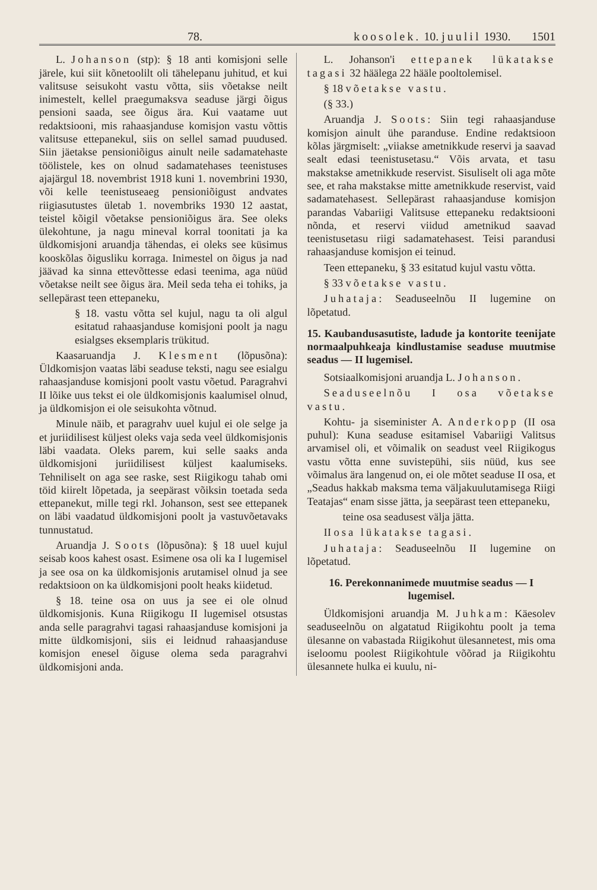78. koosolek. 10. juulil 1930. 1501
L. Johanson (stp): § 18 anti komisjoni selle järele, kui siit kõnetoolilt oli tähelepanu juhitud, et kui valitsuse seisukoht vastu võtta, siis võetakse neilt inimestelt, kellel praegumaksva seaduse järgi õigus pensioni saada, see õigus ära. Kui vaatame uut redaktsiooni, mis rahaasjanduse komisjon vastu võttis valitsuse ettepanekul, siis on sellel samad puudused. Siin jäetakse pensioniõigus ainult neile sadamatehaste töölistele, kes on olnud sadamatehases teenistuses ajajärgul 18. novembrist 1918 kuni 1. novembrini 1930, või kelle teenistuseaeg pensioniõigust andvates riigiasutustes ületab 1. novembriks 1930 12 aastat, teistel kõigil võetakse pensioniõigus ära. See oleks ülekohtune, ja nagu mineval korral toonitati ja ka üldkomisjoni aruandja tähendas, ei oleks see küsimus kooskõlas õigusliku korraga. Inimestel on õigus ja nad jäävad ka sinna ettevõttesse edasi teenima, aga nüüd võetakse neilt see õigus ära. Meil seda teha ei tohiks, ja sellepärast teen ettepaneku,
§ 18. vastu võtta sel kujul, nagu ta oli algul esitatud rahaasjanduse komisjoni poolt ja nagu esialgses eksemplaris trükitud.
Kaasaruandja J. Klesment (lõpusõna): Üldkomisjon vaatas läbi seaduse teksti, nagu see esialgu rahaasjanduse komisjoni poolt vastu võetud. Paragrahvi II lõike uus tekst ei ole üldkomisjonis kaalumisel olnud, ja üldkomisjon ei ole seisukohta võtnud.
Minule näib, et paragrahv uuel kujul ei ole selge ja et juriidilisest küljest oleks vaja seda veel üldkomisjonis läbi vaadata. Oleks parem, kui selle saaks anda üldkomisjoni juriidilisest küljest kaalumiseks. Tehniliselt on aga see raske, sest Riigikogu tahab omi töid kiirelt lõpetada, ja seepärast võiksin toetada seda ettepanekut, mille tegi rkl. Johanson, sest see ettepanek on läbi vaadatud üldkomisjoni poolt ja vastuvõetavaks tunnustatud.
Aruandja J. Soots (lõpusõna): § 18 uuel kujul seisab koos kahest osast. Esimene osa oli ka I lugemisel ja see osa on ka üldkomisjonis arutamisel olnud ja see redaktsioon on ka üldkomisjoni poolt heaks kiidetud.
§ 18. teine osa on uus ja see ei ole olnud üldkomisjonis. Kuna Riigikogu II lugemisel otsustas anda selle paragrahvi tagasi rahaasjanduse komisjoni ja mitte üldkomisjoni, siis ei leidnud rahaasjanduse komisjon enesel õiguse olema seda paragrahvi üldkomisjoni anda.
L. Johanson'i ettepanek lükatakse tagasi 32 häälega 22 hääle pooltolemisel.
§ 18 võetakse vastu.
(§ 33.)
Aruandja J. Soots: Siin tegi rahaasjanduse komisjon ainult ühe paranduse. Endine redaktsioon kõlas järgmiselt: „viiakse ametnikkude reservi ja saavad sealt edasi teenistusetasu.“ Võis arvata, et tasu makstakse ametnikkude reservist. Sisuliselt oli aga mõte see, et raha makstakse mitte ametnikkude reservist, vaid sadamatehasest. Sellepärast rahaasjanduse komisjon parandas Vabariigi Valitsuse ettepaneku redaktsiooni nõnda, et reservi viidud ametnikud saavad teenistusetasu riigi sadamatehasest. Teisi parandusi rahaasjanduse komisjon ei teinud.
Teen ettepaneku, § 33 esitatud kujul vastu võtta.
§ 33 võetakse vastu.
Juhataja: Seaduseelnõu II lugemine on lõpetatud.
15. Kaubandusasutiste, ladude ja kontorite teenijate normaalpuhkeaja kindlustamise seaduse muutmise seadus — II lugemisel.
Sotsiaalkomisjoni aruandja L. Johanson.
Seaduseelnõu I osa võetakse vastu.
Kohtu- ja siseminister A. Anderkopp (II osa puhul): Kuna seaduse esitamisel Vabariigi Valitsus arvamisel oli, et võimalik on seadust veel Riigikogus vastu võtta enne suvistepühi, siis nüüd, kus see võimalus ära langenud on, ei ole mõtet seaduse II osa, et „Seadus hakkab maksma tema väljakuulutamisega Riigi Teatajas“ enam sisse jätta, ja seepärast teen ettepaneku,
teine osa seadusest välja jätta.
II osa lükatakse tagasi.
Juhataja: Seaduseelnõu II lugemine on lõpetatud.
16. Perekonnanimede muutmise seadus — I lugemisel.
Üldkomisjoni aruandja M. Juhkam: Käesolev seaduseelnõu on algatatud Riigikohtu poolt ja tema ülesanne on vabastada Riigikohut ülesannetest, mis oma iseloomu poolest Riigikohtule võõrad ja Riigikohtu ülesannete hulka ei kuulu, ni-